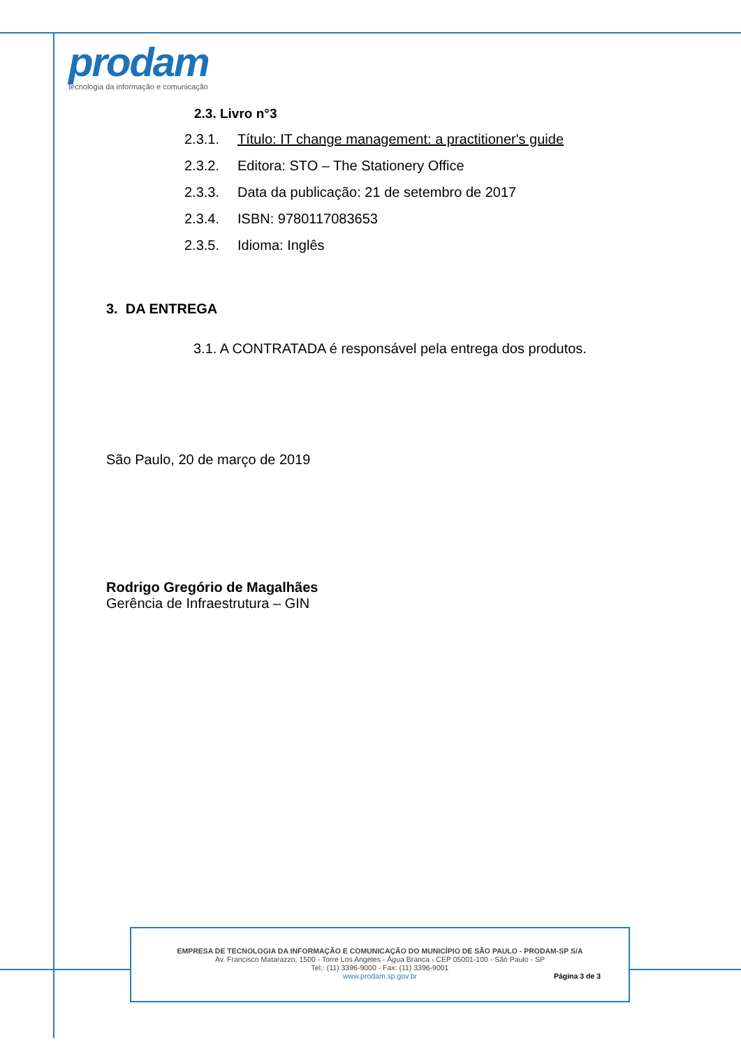prodam
tecnologia da informação e comunicação
2.3. Livro n°3
2.3.1. Título: IT change management: a practitioner's guide
2.3.2. Editora: STO – The Stationery Office
2.3.3. Data da publicação: 21 de setembro de 2017
2.3.4. ISBN: 9780117083653
2.3.5. Idioma: Inglês
3. DA ENTREGA
3.1. A CONTRATADA é responsável pela entrega dos produtos.
São Paulo, 20 de março de 2019
Rodrigo Gregório de Magalhães
Gerência de Infraestrutura – GIN
EMPRESA DE TECNOLOGIA DA INFORMAÇÃO E COMUNICAÇÃO DO MUNICÍPIO DE SÃO PAULO - PRODAM-SP S/A
Av. Francisco Matarazzo, 1500 - Torre Los Angeles - Água Branca - CEP 05001-100 - São Paulo - SP
Tel.: (11) 3396-9000 - Fax: (11) 3396-9001
www.prodam.sp.gov.br Página 3 de 3